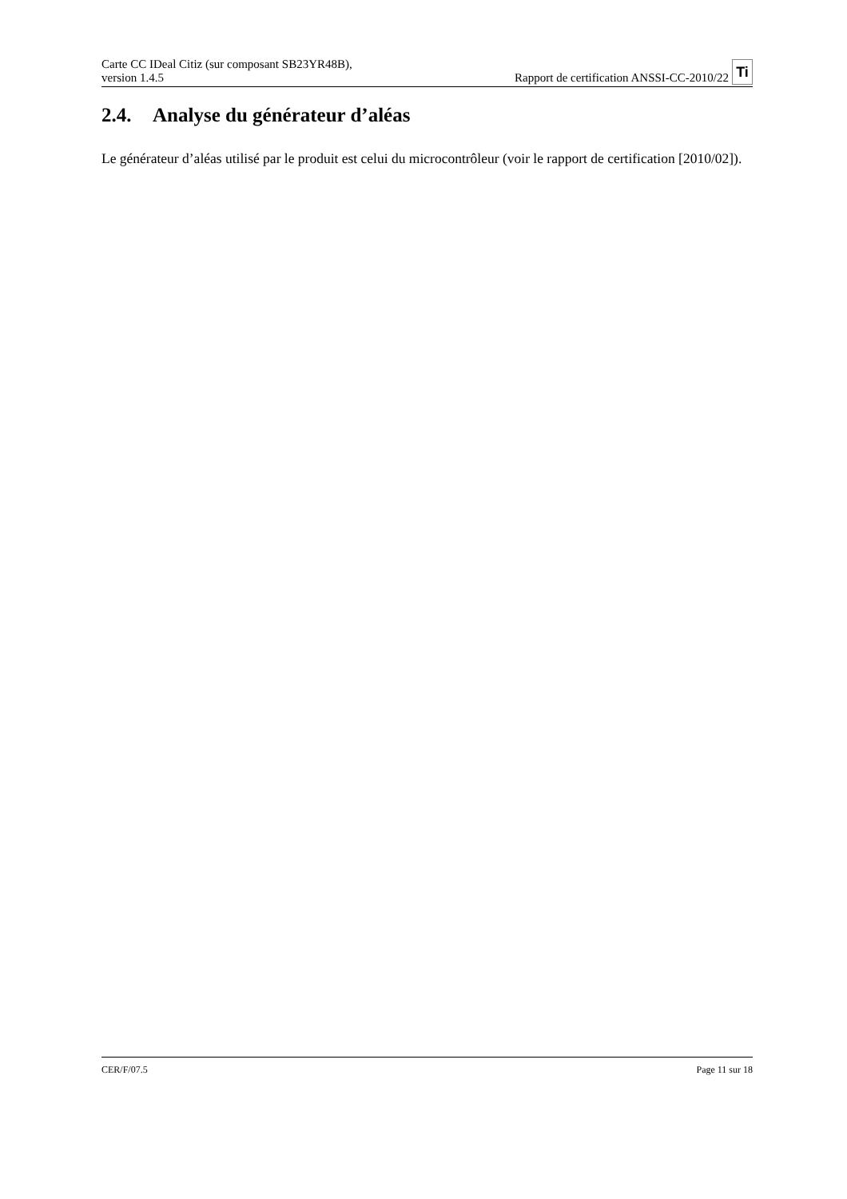Carte CC IDeal Citiz (sur composant SB23YR48B),
version 1.4.5
Rapport de certification ANSSI-CC-2010/22 Ti
2.4. Analyse du générateur d’aléas
Le générateur d’aléas utilisé par le produit est celui du microcontrôleur (voir le rapport de certification [2010/02]).
CER/F/07.5 Page 11 sur 18